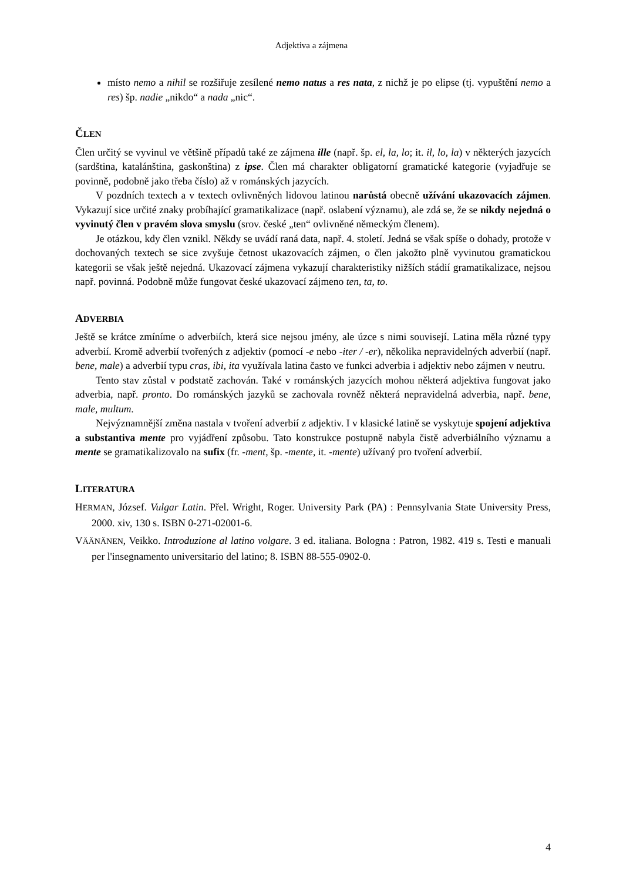Adjektiva a zájmena
místo nemo a nihil se rozšiřuje zesílené nemo natus a res nata, z nichž je po elipse (tj. vypuštění nemo a res) šp. nadie „nikdo“ a nada „nic“.
ČLEN
Člen určitý se vyvinul ve většině případů také ze zájmena ille (např. šp. el, la, lo; it. il, lo, la) v některých jazycích (sardština, katalánština, gaskonština) z ipse. Člen má charakter obligatorní gramatické kategorie (vyjadřuje se povinně, podobně jako třeba číslo) až v románských jazycích.
V pozdních textech a v textech ovlivněných lidovou latinou narůstá obecně užívání ukazovacích zájmen. Vykazují sice určité znaky probíhající gramatikalizace (např. oslabení významu), ale zdá se, že se nikdy nejedná o vyvinutý člen v pravém slova smyslu (srov. české „ten“ ovlivněné německým členem).
Je otázkou, kdy člen vznikl. Někdy se uvádí raná data, např. 4. století. Jedná se však spíše o dohady, protože v dochovaných textech se sice zvyšuje četnost ukazovacích zájmen, o člen jakožto plně vyvinutou gramatickou kategorii se však ještě nejedná. Ukazovací zájmena vykazují charakteristiky nižších stádií gramatikalizace, nejsou např. povinná. Podobně může fungovat české ukazovací zájmeno ten, ta, to.
ADVERBIA
Ještě se krátce zmíníme o adverbiích, která sice nejsou jmény, ale úzce s nimi souvisejí. Latina měla různé typy adverbií. Kromě adverbií tvořených z adjektiv (pomocí -e nebo -iter / -er), několika nepravidelných adverbií (např. bene, male) a adverbií typu cras, ibi, ita využívala latina často ve funkci adverbia i adjektiv nebo zájmen v neutru.
Tento stav zůstal v podstatě zachován. Také v románských jazycích mohou některá adjektiva fungovat jako adverbia, např. pronto. Do románských jazyků se zachovala rovněž některá nepravidelná adverbia, např. bene, male, multum.
Nejvýznamnější změna nastala v tvoření adverbií z adjektiv. I v klasické latině se vyskytuje spojení adjektiva a substantiva mente pro vyjádření způsobu. Tato konstrukce postupně nabyla čistě adverbiálního významu a mente se gramatikalizovalo na sufix (fr. -ment, šp. -mente, it. -mente) užívaný pro tvoření adverbií.
LITERATURA
HERMAN, József. Vulgar Latin. Přel. Wright, Roger. University Park (PA) : Pennsylvania State University Press, 2000. xiv, 130 s. ISBN 0-271-02001-6.
VÄÄNÄNEN, Veikko. Introduzione al latino volgare. 3 ed. italiana. Bologna : Patron, 1982. 419 s. Testi e manuali per l'insegnamento universitario del latino; 8. ISBN 88-555-0902-0.
4